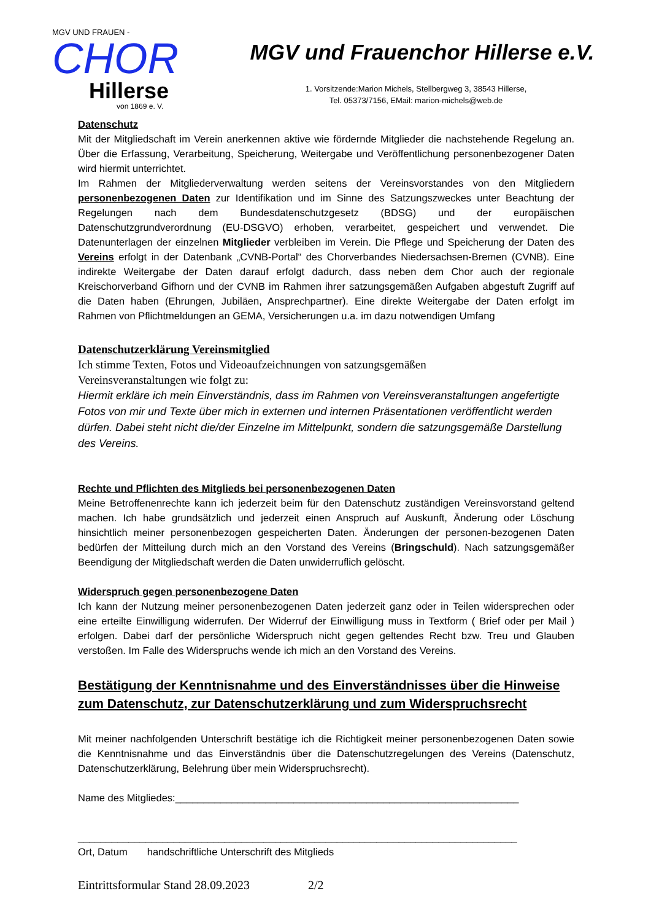MGV UND FRAUEN -
CHOR
Hillerse
von 1869 e. V.
MGV und Frauenchor Hillerse e.V.
1. Vorsitzende:Marion Michels, Stellbergweg 3, 38543 Hillerse,
Tel. 05373/7156, EMail: marion-michels@web.de
Datenschutz
Mit der Mitgliedschaft im Verein anerkennen aktive wie fördernde Mitglieder die nachstehende Regelung an. Über die Erfassung, Verarbeitung, Speicherung, Weitergabe und Veröffentlichung personenbezogener Daten wird hiermit unterrichtet.
Im Rahmen der Mitgliederverwaltung werden seitens der Vereinsvorstandes von den Mitgliedern personenbezogenen Daten zur Identifikation und im Sinne des Satzungszweckes unter Beachtung der Regelungen nach dem Bundesdatenschutzgesetz (BDSG) und der europäischen Datenschutzgrundverordnung (EU-DSGVO) erhoben, verarbeitet, gespeichert und verwendet. Die Datenunterlagen der einzelnen Mitglieder verbleiben im Verein. Die Pflege und Speicherung der Daten des Vereins erfolgt in der Datenbank „CVNB-Portal“ des Chorverbandes Niedersachsen-Bremen (CVNB). Eine indirekte Weitergabe der Daten darauf erfolgt dadurch, dass neben dem Chor auch der regionale Kreischorverband Gifhorn und der CVNB im Rahmen ihrer satzungsgemäßen Aufgaben abgestuft Zugriff auf die Daten haben (Ehrungen, Jubiläen, Ansprechpartner). Eine direkte Weitergabe der Daten erfolgt im Rahmen von Pflichtmeldungen an GEMA, Versicherungen u.a. im dazu notwendigen Umfang
Datenschutzerklärung Vereinsmitglied
Ich stimme Texten, Fotos und Videoaufzeichnungen von satzungsgemäßen
Vereinsveranstaltungen wie folgt zu:
Hiermit erkläre ich mein Einverständnis, dass im Rahmen von Vereinsveranstaltungen angefertigte Fotos von mir und Texte über mich in externen und internen Präsentationen veröffentlicht werden dürfen. Dabei steht nicht die/der Einzelne im Mittelpunkt, sondern die satzungsgemäße Darstellung des Vereins.
Rechte und Pflichten des Mitglieds bei personenbezogenen Daten
Meine Betroffenenrechte kann ich jederzeit beim für den Datenschutz zuständigen Vereinsvorstand geltend machen. Ich habe grundsätzlich und jederzeit einen Anspruch auf Auskunft, Änderung oder Löschung hinsichtlich meiner personenbezogen gespeicherten Daten. Änderungen der personen-bezogenen Daten bedürfen der Mitteilung durch mich an den Vorstand des Vereins (Bringschuld). Nach satzungsgemäßer Beendigung der Mitgliedschaft werden die Daten unwiderruflich gelöscht.
Widerspruch gegen personenbezogene Daten
Ich kann der Nutzung meiner personenbezogenen Daten jederzeit ganz oder in Teilen widersprechen oder eine erteilte Einwilligung widerrufen. Der Widerruf der Einwilligung muss in Textform ( Brief oder per Mail ) erfolgen. Dabei darf der persönliche Widerspruch nicht gegen geltendes Recht bzw. Treu und Glauben verstoßen. Im Falle des Widerspruchs wende ich mich an den Vorstand des Vereins.
Bestätigung der Kenntnisnahme und des Einverständnisses über die Hinweise zum Datenschutz, zur Datenschutzerklärung und zum Widerspruchsrecht
Mit meiner nachfolgenden Unterschrift bestätige ich die Richtigkeit meiner personenbezogenen Daten sowie die Kenntnisnahme und das Einverständnis über die Datenschutzregelungen des Vereins (Datenschutz, Datenschutzerklärung, Belehrung über mein Widerspruchsrecht).
Name des Mitgliedes:_____________________________________________________________
______________________________________________________________________________
Ort, Datum handschriftliche Unterschrift des Mitglieds
Eintrittsformular Stand 28.09.2023 2/2